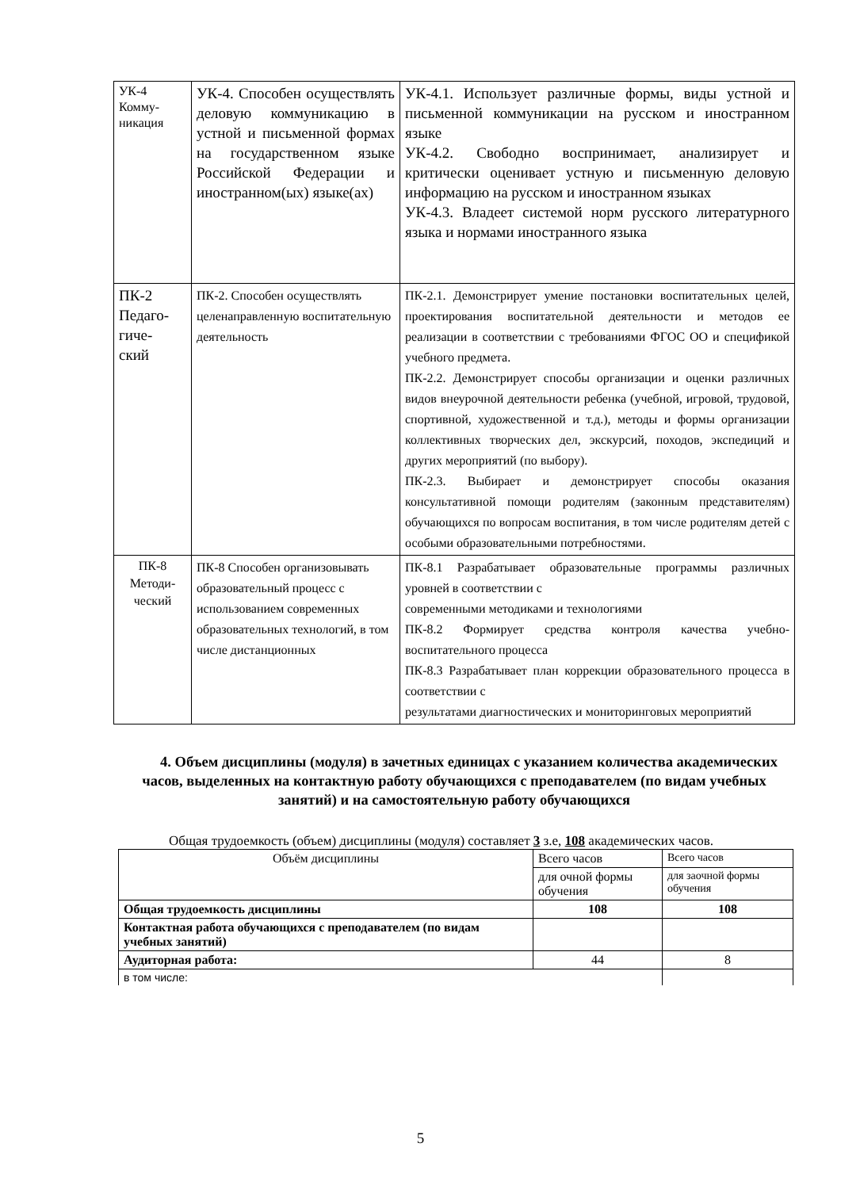| УК-4 Комму- никация | УК-4. Способен осуществлять деловую коммуникацию в устной и письменной формах на государственном языке Российской Федерации и иностранном(ых) языке(ах) | УК-4.1. Использует различные формы, виды устной и письменной коммуникации на русском и иностранном языке УК-4.2. Свободно воспринимает, анализирует и критически оценивает устную и письменную деловую информацию на русском и иностранном языках УК-4.3. Владеет системой норм русского литературного языка и нормами иностранного языка |
| ПК-2 Педаго- гиче- ский | ПК-2. Способен осуществлять целенаправленную воспитательную деятельность | ПК-2.1. Демонстрирует умение постановки воспитательных целей, проектирования воспитательной деятельности и методов ее реализации в соответствии с требованиями ФГОС ОО и спецификой учебного предмета. ПК-2.2. Демонстрирует способы организации и оценки различных видов внеурочной деятельности ребенка (учебной, игровой, трудовой, спортивной, художественной и т.д.), методы и формы организации коллективных творческих дел, экскурсий, походов, экспедиций и других мероприятий (по выбору). ПК-2.3. Выбирает и демонстрирует способы оказания консультативной помощи родителям (законным представителям) обучающихся по вопросам воспитания, в том числе родителям детей с особыми образовательными потребностями. |
| ПК-8 Методи- ческий | ПК-8 Способен организовывать образовательный процесс с использованием современных образовательных технологий, в том числе дистанционных | ПК-8.1 Разрабатывает образовательные программы различных уровней в соответствии с современными методиками и технологиями ПК-8.2 Формирует средства контроля качества учебно-воспитательного процесса ПК-8.3 Разрабатывает план коррекции образовательного процесса в соответствии с результатами диагностических и мониторинговых мероприятий |
4. Объем дисциплины (модуля) в зачетных единицах с указанием количества академических часов, выделенных на контактную работу обучающихся с преподавателем (по видам учебных занятий) и на самостоятельную работу обучающихся
Общая трудоемкость (объем) дисциплины (модуля) составляет 3 з.е, 108 академических часов.
| Объём дисциплины | Всего часов | Всего часов |
| | для очной формы обучения | для заочной формы обучения |
| Общая трудоемкость дисциплины | 108 | 108 |
| Контактная работа обучающихся с преподавателем (по видам учебных занятий) | | |
| Аудиторная работа: | 44 | 8 |
| в том числе: | | |
5